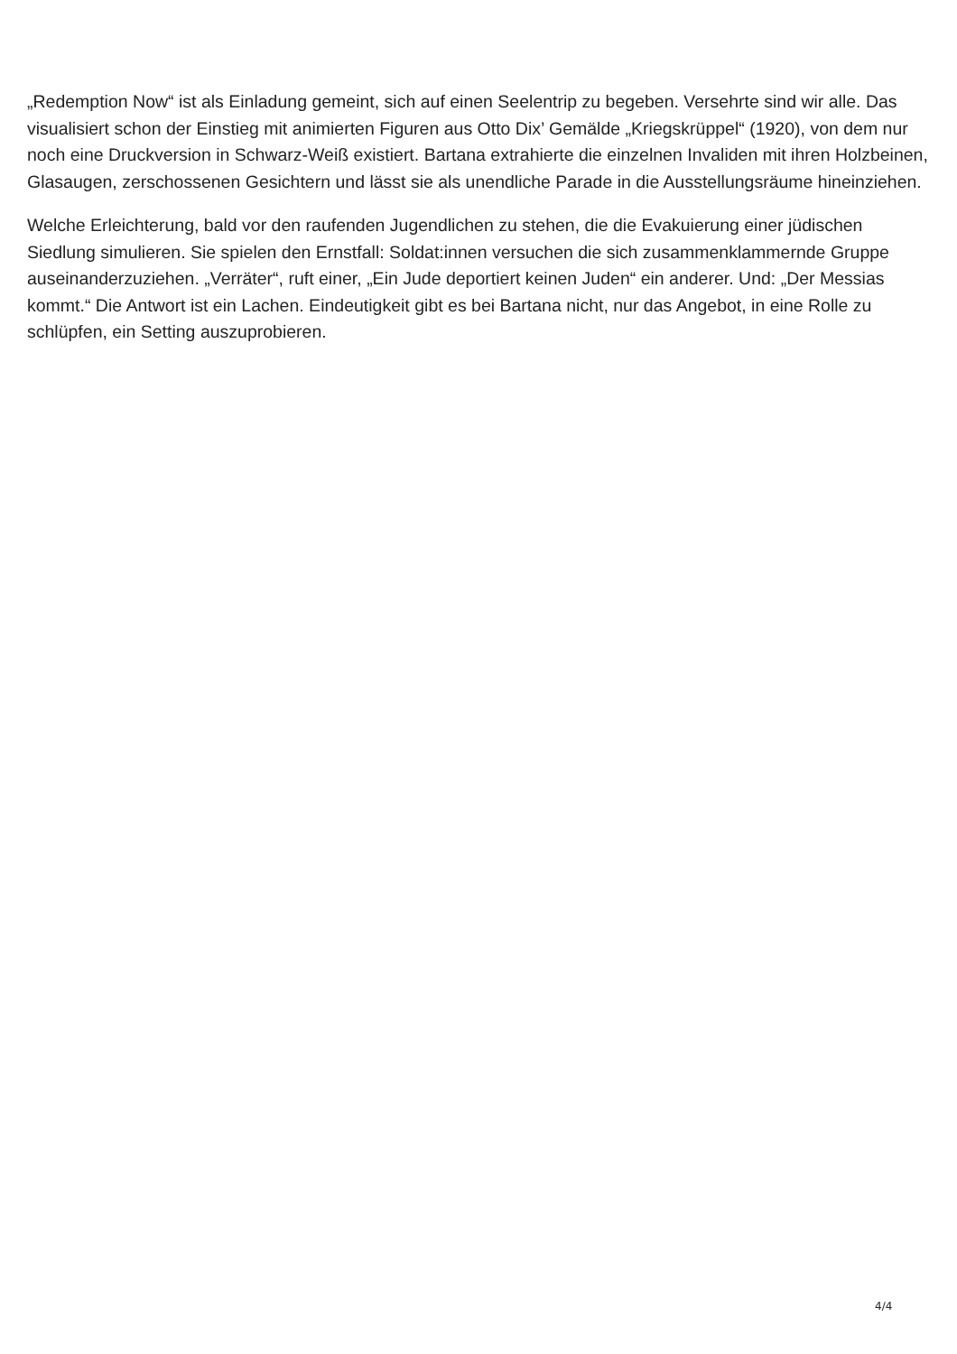„Redemption Now“ ist als Einladung gemeint, sich auf einen Seelentrip zu begeben. Versehrte sind wir alle. Das visualisiert schon der Einstieg mit animierten Figuren aus Otto Dix’ Gemälde „Kriegskrüppel“ (1920), von dem nur noch eine Druckversion in Schwarz-Weiß existiert. Bartana extrahierte die einzelnen Invaliden mit ihren Holzbeinen, Glasaugen, zerschossenen Gesichtern und lässt sie als unendliche Parade in die Ausstellungsräume hineinziehen.
Welche Erleichterung, bald vor den raufenden Jugendlichen zu stehen, die die Evakuierung einer jüdischen Siedlung simulieren. Sie spielen den Ernstfall: Soldat:innen versuchen die sich zusammenklammernde Gruppe auseinanderzuziehen. „Verräter“, ruft einer, „Ein Jude deportiert keinen Juden“ ein anderer. Und: „Der Messias kommt.“ Die Antwort ist ein Lachen. Eindeutigkeit gibt es bei Bartana nicht, nur das Angebot, in eine Rolle zu schlüpfen, ein Setting auszuprobieren.
4/4